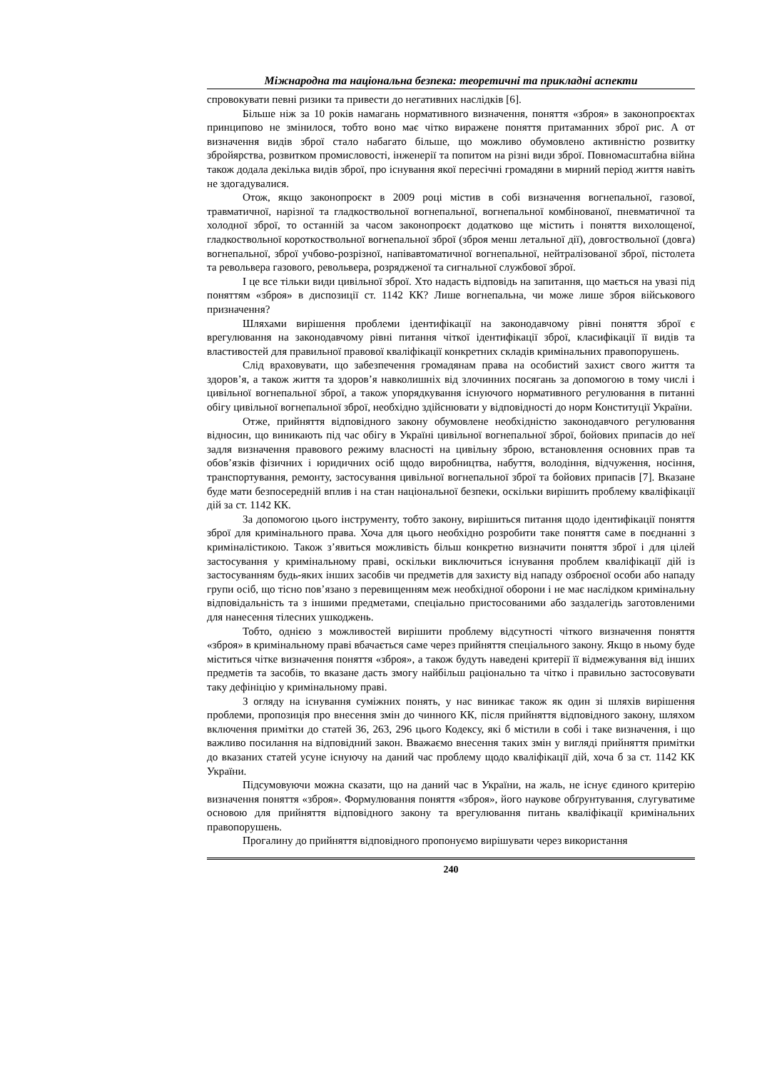Міжнародна та національна безпека: теоретичні та прикладні аспекти
спровокувати певні ризики та привести до негативних наслідків [6].
Більше ніж за 10 років намагань нормативного визначення, поняття «зброя» в законопроєктах принципово не змінилося, тобто воно має чітко виражене поняття притаманних зброї рис. А от визначення видів зброї стало набагато більше, що можливо обумовлено активністю розвитку збройярства, розвитком промисловості, інженерії та попитом на різні види зброї. Повномасштабна війна також додала декілька видів зброї, про існування якої пересічні громадяни в мирний період життя навіть не здогадувалися.
Отож, якщо законопроєкт в 2009 році містив в собі визначення вогнепальної, газової, травматичної, нарізної та гладкоствольної вогнепальної, вогнепальної комбінованої, пневматичної та холодної зброї, то останній за часом законопроєкт додатково ще містить і поняття вихолощеної, гладкоствольної короткоствольної вогнепальної зброї (зброя менш летальної дії), довгоствольної (довга) вогнепальної, зброї учбово-розрізної, напівавтоматичної вогнепальної, нейтралізованої зброї, пістолета та револьвера газового, револьвера, розрядженої та сигнальної службової зброї.
І це все тільки види цивільної зброї. Хто надасть відповідь на запитання, що мається на увазі під поняттям «зброя» в диспозиції ст. 1142 КК? Лише вогнепальна, чи може лише зброя військового призначення?
Шляхами вирішення проблеми ідентифікації на законодавчому рівні поняття зброї є врегулювання на законодавчому рівні питання чіткої ідентифікації зброї, класифікації її видів та властивостей для правильної правової кваліфікації конкретних складів кримінальних правопорушень.
Слід враховувати, що забезпечення громадянам права на особистий захист свого життя та здоров’я, а також життя та здоров’я навколишніх від злочинних посягань за допомогою в тому числі і цивільної вогнепальної зброї, а також упорядкування існуючого нормативного регулювання в питанні обігу цивільної вогнепальної зброї, необхідно здійснювати у відповідності до норм Конституції України.
Отже, прийняття відповідного закону обумовлене необхідністю законодавчого регулювання відносин, що виникають під час обігу в Україні цивільної вогнепальної зброї, бойових припасів до неї задля визначення правового режиму власності на цивільну зброю, встановлення основних прав та обов’язків фізичних і юридичних осіб щодо виробництва, набуття, володіння, відчуження, носіння, транспортування, ремонту, застосування цивільної вогнепальної зброї та бойових припасів [7]. Вказане буде мати безпосередній вплив і на стан національної безпеки, оскільки вирішить проблему кваліфікації дій за ст. 1142 КК.
За допомогою цього інструменту, тобто закону, вирішиться питання щодо ідентифікації поняття зброї для кримінального права. Хоча для цього необхідно розробити таке поняття саме в поєднанні з криміналістикою. Також з’явиться можливість більш конкретно визначити поняття зброї і для цілей застосування у кримінальному праві, оскільки виключиться існування проблем кваліфікації дій із застосуванням будь-яких інших засобів чи предметів для захисту від нападу озброєної особи або нападу групи осіб, що тісно пов’язано з перевищенням меж необхідної оборони і не має наслідком кримінальну відповідальність та з іншими предметами, спеціально пристосованими або заздалегідь заготовленими для нанесення тілесних ушкоджень.
Тобто, однією з можливостей вирішити проблему відсутності чіткого визначення поняття «зброя» в кримінальному праві вбачається саме через прийняття спеціального закону. Якщо в ньому буде міститься чітке визначення поняття «зброя», а також будуть наведені критерії її відмежування від інших предметів та засобів, то вказане дасть змогу найбільш раціонально та чітко і правильно застосовувати таку дефініцію у кримінальному праві.
З огляду на існування суміжних понять, у нас виникає також як один зі шляхів вирішення проблеми, пропозиція про внесення змін до чинного КК, після прийняття відповідного закону, шляхом включення примітки до статей 36, 263, 296 цього Кодексу, які б містили в собі і таке визначення, і що важливо посилання на відповідний закон. Вважаємо внесення таких змін у вигляді прийняття примітки до вказаних статей усуне існуючу на даний час проблему щодо кваліфікації дій, хоча б за ст. 1142 КК України.
Підсумовуючи можна сказати, що на даний час в України, на жаль, не існує єдиного критерію визначення поняття «зброя». Формулювання поняття «зброя», його наукове обґрунтування, слугуватиме основою для прийняття відповідного закону та врегулювання питань кваліфікації кримінальних правопорушень.
Прогалину до прийняття відповідного пропонуємо вирішувати через використання
240